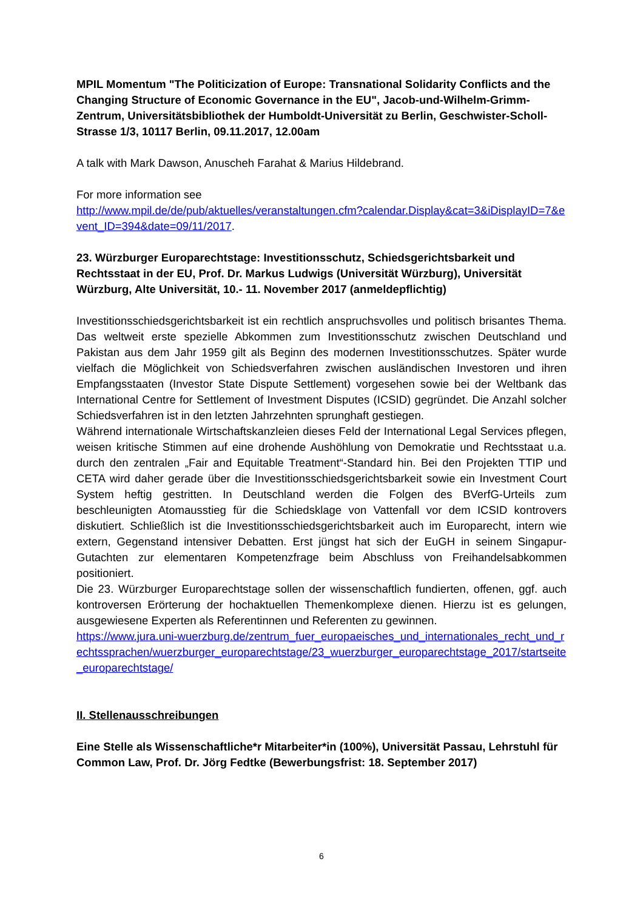MPIL Momentum "The Politicization of Europe: Transnational Solidarity Conflicts and the Changing Structure of Economic Governance in the EU", Jacob-und-Wilhelm-Grimm-Zentrum, Universitätsbibliothek der Humboldt-Universität zu Berlin, Geschwister-Scholl-Strasse 1/3, 10117 Berlin, 09.11.2017, 12.00am
A talk with Mark Dawson, Anuscheh Farahat & Marius Hildebrand.
For more information see
http://www.mpil.de/de/pub/aktuelles/veranstaltungen.cfm?calendar.Display&cat=3&iDisplayID=7&event_ID=394&date=09/11/2017.
23. Würzburger Europarechtstage: Investitionsschutz, Schiedsgerichtsbarkeit und Rechtsstaat in der EU, Prof. Dr. Markus Ludwigs (Universität Würzburg), Universität Würzburg, Alte Universität, 10.- 11. November 2017 (anmeldepflichtig)
Investitionsschiedsgerichtsbarkeit ist ein rechtlich anspruchsvolles und politisch brisantes Thema. Das weltweit erste spezielle Abkommen zum Investitionsschutz zwischen Deutschland und Pakistan aus dem Jahr 1959 gilt als Beginn des modernen Investitionsschutzes. Später wurde vielfach die Möglichkeit von Schiedsverfahren zwischen ausländischen Investoren und ihren Empfangsstaaten (Investor State Dispute Settlement) vorgesehen sowie bei der Weltbank das International Centre for Settlement of Investment Disputes (ICSID) gegründet. Die Anzahl solcher Schiedsverfahren ist in den letzten Jahrzehnten sprunghaft gestiegen.
Während internationale Wirtschaftskanzleien dieses Feld der International Legal Services pflegen, weisen kritische Stimmen auf eine drohende Aushöhlung von Demokratie und Rechtsstaat u.a. durch den zentralen „Fair and Equitable Treatment“-Standard hin. Bei den Projekten TTIP und CETA wird daher gerade über die Investitionsschiedsgerichtsbarkeit sowie ein Investment Court System heftig gestritten. In Deutschland werden die Folgen des BVerfG-Urteils zum beschleunigten Atomausstieg für die Schiedsklage von Vattenfall vor dem ICSID kontrovers diskutiert. Schließlich ist die Investitionsschiedsgerichtsbarkeit auch im Europarecht, intern wie extern, Gegenstand intensiver Debatten. Erst jüngst hat sich der EuGH in seinem Singapur-Gutachten zur elementaren Kompetenzfrage beim Abschluss von Freihandelsabkommen positioniert.
Die 23. Würzburger Europarechtstage sollen der wissenschaftlich fundierten, offenen, ggf. auch kontroversen Erörterung der hochaktuellen Themenkomplexe dienen. Hierzu ist es gelungen, ausgewiesene Experten als Referentinnen und Referenten zu gewinnen.
https://www.jura.uni-wuerzburg.de/zentrum_fuer_europaeisches_und_internationales_recht_und_rechtssprachen/wuerzburger_europarechtstage/23_wuerzburger_europarechtstage_2017/startseite_europarechtstage/
II. Stellenausschreibungen
Eine Stelle als Wissenschaftliche*r Mitarbeiter*in (100%), Universität Passau, Lehrstuhl für Common Law, Prof. Dr. Jörg Fedtke (Bewerbungsfrist: 18. September 2017)
6